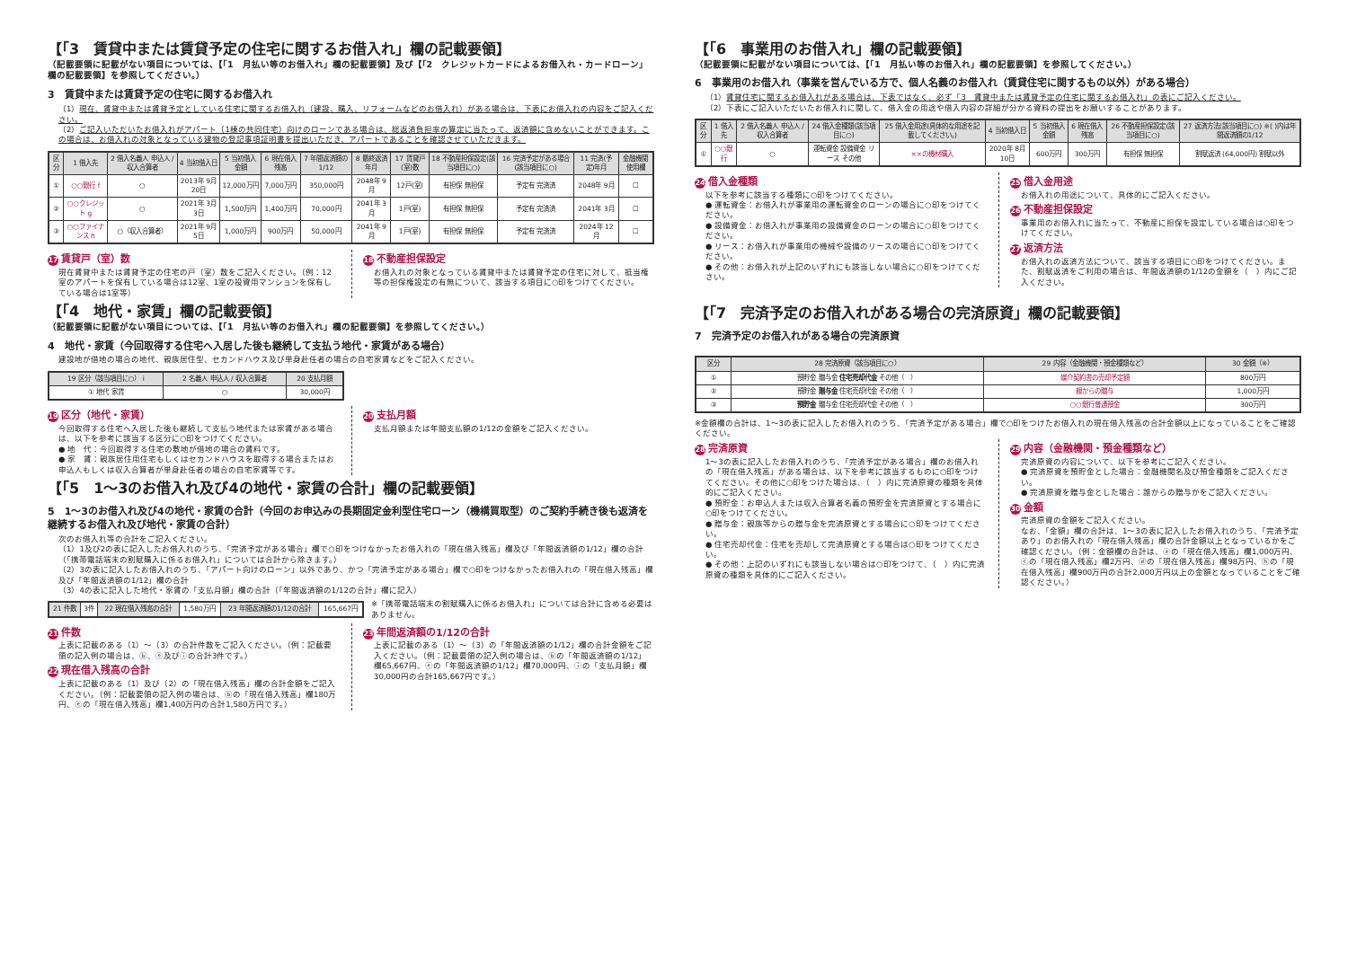【「3　賃貸中または賃貸予定の住宅に関するお借入れ」欄の記載要領】
（記載要領に記載がない項目については、【「1　月払い等のお借入れ」欄の記載要領】及び【「2　クレジットカードによるお借入れ・カードローン」欄の記載要領】を参照してください。）
3　賃貸中または賃貸予定の住宅に関するお借入れ
（1）現在、賃貸中または賃貸予定としている住宅に関するお借入れ（建設、購入、リフォームなどのお借入れ）がある場合は、下表にお借入れの内容をご記入ください。
（2）ご記入いただいたお借入れがアパート（1棟の共同住宅）向けのローンである場合は、総返済負担率の算定に当たって、返済額に含めないことができます。この場合は、お借入れの対象となっている建物の登記事項証明書を提出いただき、アパートであることを確認させていただきます。
| 区分 | 1 借入先 | 2 借入名義人 申込人 / 収入合算者 | 4 当初借入日 | 5 当初借入金額 | 6 現在借入残高 | 7 年間返済額の1/12 | 8 最終返済年月 | 17 賃貸戸(室)数 | 18 不動産担保設定(該当項目に○) | 16 完済予定がある場合(該当項目に○) | 11 完済(予定)年月 | 金融機関使用欄 |
| --- | --- | --- | --- | --- | --- | --- | --- | --- | --- | --- | --- | --- |
| ① | ○○銀行 f | ○ | 2013年 9月20日 | 12,000万円 | 7,000万円 | 350,000円 | 2048年 9月 | 12戸(室) | 有担保 無担保 | 予定有 完済済 | 2048年 9月 | ☐ |
| ② | ○○クレジット g | ○ | 2021年 3月3日 | 1,500万円 | 1,400万円 | 70,000円 | 2041年 3月 | 1戸(室) | 有担保 無担保 | 予定有 完済済 | 2041年 3月 | ☐ |
| ③ | ○○ファイナンス h | ○（収入合算者） | 2021年 9月5日 | 1,000万円 | 900万円 | 50,000円 | 2041年 9月 | 1戸(室) | 有担保 無担保 | 予定有 完済済 | 2024年 12月 | ☐ |
17 賃貸戸（室）数
現在賃貸中または賃貸予定の住宅の戸（室）数をご記入ください。（例：12室のアパートを保有している場合は12室、1室の投資用マンションを保有している場合は1室等）
18 不動産担保設定
お借入れの対象となっている賃貸中または賃貸予定の住宅に対して、抵当権等の担保権設定の有無について、該当する項目に○印をつけてください。
【「4　地代・家賃」欄の記載要領】
（記載要領に記載がない項目については、【「1　月払い等のお借入れ」欄の記載要領】を参照してください。）
4　地代・家賃（今回取得する住宅へ入居した後も継続して支払う地代・家賃がある場合）
建設地が借地の場合の地代、親族居住型、セカンドハウス及び単身赴任者の場合の自宅家賃などをご記入ください。
| 19 区分（該当項目に○） i | 2 名義人 申込人 / 収入合算者 | 20 支払月額 |
| --- | --- | --- |
| ① 地代 家賃 | ○ | 30,000円 |
19 区分（地代・家賃）
今回取得する住宅へ入居した後も継続して支払う地代または家賃がある場合は、以下を参考に該当する区分に○印をつけてください。
● 地　代：今回取得する住宅の敷地が借地の場合の賃料です。
● 家　賃：親族居住用住宅もしくはセカンドハウスを取得する場合またはお申込人もしくは収入合算者が単身赴任者の場合の自宅家賃等です。
20 支払月額
支払月額または年間支払額の1/12の金額をご記入ください。
【「5　1～3のお借入れ及び4の地代・家賃の合計」欄の記載要領】
5　1～3のお借入れ及び4の地代・家賃の合計（今回のお申込みの長期固定金利型住宅ローン（機構買取型）のご契約手続き後も返済を継続するお借入れ及び地代・家賃の合計）
次のお借入れ等の合計をご記入ください。
（1）1及び2の表に記入したお借入れのうち、「完済予定がある場合」欄で○印をつけなかったお借入れの「現在借入残高」欄及び「年間返済額の1/12」欄の合計（「携帯電話端末の割賦購入に係るお借入れ」については合計から除きます。）
（2）3の表に記入したお借入れのうち、「アパート向けのローン」以外であり、かつ「完済予定がある場合」欄で○印をつけなかったお借入れの「現在借入残高」欄及び「年間返済額の1/12」欄の合計
（3）4の表に記入した地代・家賃の「支払月額」欄の合計（「年間返済額の1/12の合計」欄に記入）
| 21 件数 | 3件 | 22 現在借入残高の合計 | 1,580万円 | 23 年間返済額の1/12の合計 | 165,667円 |
※「携帯電話端末の割賦購入に係るお借入れ」については合計に含める必要はありません。
21 件数
上表に記載のある（1）～（3）の合計件数をご記入ください。（例：記載要領の記入例の場合は、ⓑ、ⓔ及びⓘの合計3件です。）
22 現在借入残高の合計
上表に記載のある（1）及び（2）の「現在借入残高」欄の合計金額をご記入ください。（例：記載要領の記入例の場合は、ⓑの「現在借入残高」欄180万円、ⓔの「現在借入残高」欄1,400万円の合計1,580万円です。）
23 年間返済額の1/12の合計
上表に記載のある（1）～（3）の「年間返済額の1/12」欄の合計金額をご記入ください。（例：記載要領の記入例の場合は、ⓑの「年間返済額の1/12」欄65,667円、ⓔの「年間返済額の1/12」欄70,000円、ⓘの「支払月額」欄30,000円の合計165,667円です。）
【「6　事業用のお借入れ」欄の記載要領】
（記載要領に記載がない項目については、【「1　月払い等のお借入れ」欄の記載要領】を参照してください。）
6　事業用のお借入れ（事業を営んでいる方で、個人名義のお借入れ（賃貸住宅に関するもの以外）がある場合）
（1）賃貸住宅に関するお借入れがある場合は、下表ではなく、必ず「3　賃貸中または賃貸予定の住宅に関するお借入れ」の表にご記入ください。
（2）下表にご記入いただいたお借入れに関して、借入金の用途や借入内容の詳細が分かる資料の提出をお願いすることがあります。
| 区分 | 1 借入先 | 2 借入名義人 申込人 / 収入合算者 | 24 借入金種類(該当項目に○) | 25 借入金用途(具体的な用途を記載してください。) | 4 当初借入日 | 5 当初借入金額 | 6 現在借入残高 | 26 不動産担保設定(該当項目に○) | 27 返済方法(該当項目に○) ※( )内は年間返済額の1/12 |
| --- | --- | --- | --- | --- | --- | --- | --- | --- | --- |
| ① | ○○銀行 | ○ | 運転資金 設備資金 リース その他 | ××の機材購入 | 2020年 8月10日 | 600万円 | 300万円 | 有担保 無担保 | 割賦返済 (64,000円) 割賦以外 |
24 借入金種類
以下を参考に該当する種類に○印をつけてください。
● 運転資金：お借入れが事業用の運転資金のローンの場合に○印をつけてください。
● 設備資金：お借入れが事業用の設備資金のローンの場合に○印をつけてください。
● リース：お借入れが事業用の機械や設備のリースの場合に○印をつけてください。
● その他：お借入れが上記のいずれにも該当しない場合に○印をつけてください。
25 借入金用途
お借入れの用途について、具体的にご記入ください。
26 不動産担保設定
事業用のお借入れに当たって、不動産に担保を設定している場合は○印をつけてください。
27 返済方法
お借入れの返済方法について、該当する項目に○印をつけてください。また、割賦返済をご利用の場合は、年間返済額の1/12の金額を（　）内にご記入ください。
【「7　完済予定のお借入れがある場合の完済原資」欄の記載要領】
7　完済予定のお借入れがある場合の完済原資
| 区分 | 28 完済原資（該当項目に○） | 29 内容（金融機関・預金種類など） | 30 金額（※） |
| --- | --- | --- | --- |
| ① | 預貯金 贈与金 住宅売却代金 その他（ ） | 媒介契約書の売却予定額 | 800万円 |
| ② | 預貯金 贈与金 住宅売却代金 その他（ ） | 親からの贈与 | 1,000万円 |
| ③ | 預貯金 贈与金 住宅売却代金 その他（ ） | ○○銀行普通預金 | 300万円 |
※金額欄の合計は、1～3の表に記入したお借入れのうち、「完済予定がある場合」欄で○印をつけたお借入れの現在借入残高の合計金額以上になっていることをご確認ください。
28 完済原資
1～3の表に記入したお借入れのうち、「完済予定がある場合」欄のお借入れの「現在借入残高」がある場合は、以下を参考に該当するものに○印をつけてください。その他に○印をつけた場合は、（　）内に完済原資の種類を具体的にご記入ください。
● 預貯金：お申込人または収入合算者名義の預貯金を完済原資とする場合に○印をつけてください。
● 贈与金：親族等からの贈与金を完済原資とする場合に○印をつけてください。
● 住宅売却代金：住宅を売却して完済原資とする場合は○印をつけてください。
● その他：上記のいずれにも該当しない場合は○印をつけて、（　）内に完済原資の種類を具体的にご記入ください。
29 内容（金融機関・預金種類など）
完済原資の内容について、以下を参考にご記入ください。
● 完済原資を預貯金とした場合：金融機関名及び預金種類をご記入ください。
● 完済原資を贈与金とした場合：誰からの贈与かをご記入ください。
30 金額
完済原資の金額をご記入ください。
なお、「金額」欄の合計は、1～3の表に記入したお借入れのうち、「完済予定あり」のお借入れの「現在借入残高」欄の合計金額以上となっているかをご確認ください。（例：金額欄の合計は、ⓐの「現在借入残高」欄1,000万円、ⓒの「現在借入残高」欄2万円、ⓓの「現在借入残高」欄98万円、ⓗの「現在借入残高」欄900万円の合計2,000万円以上の金額となっていることをご確認ください。）